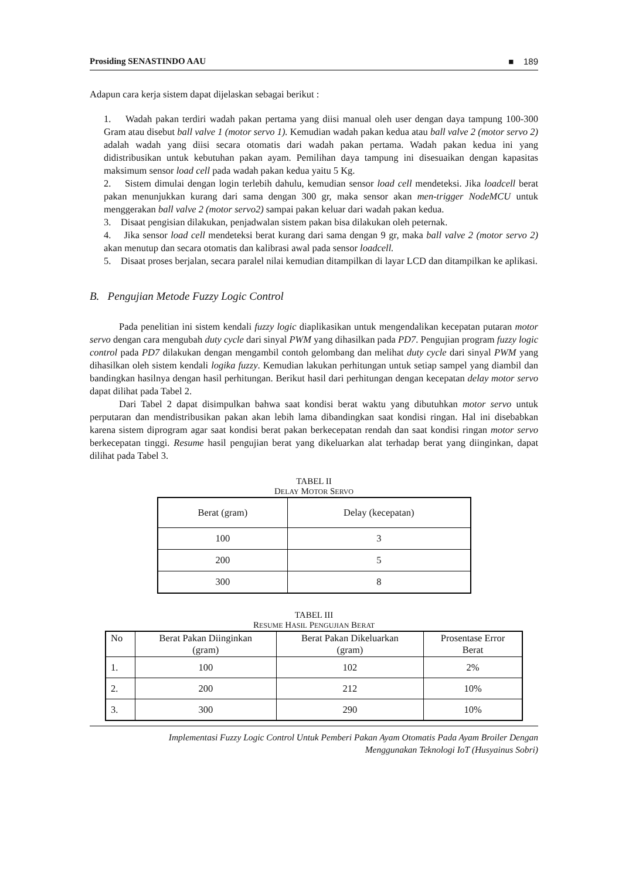Prosiding SENASTINDO AAU ■ 189
Adapun cara kerja sistem dapat dijelaskan sebagai berikut :
1. Wadah pakan terdiri wadah pakan pertama yang diisi manual oleh user dengan daya tampung 100-300 Gram atau disebut ball valve 1 (motor servo 1). Kemudian wadah pakan kedua atau ball valve 2 (motor servo 2) adalah wadah yang diisi secara otomatis dari wadah pakan pertama. Wadah pakan kedua ini yang didistribusikan untuk kebutuhan pakan ayam. Pemilihan daya tampung ini disesuaikan dengan kapasitas maksimum sensor load cell pada wadah pakan kedua yaitu 5 Kg.
2. Sistem dimulai dengan login terlebih dahulu, kemudian sensor load cell mendeteksi. Jika loadcell berat pakan menunjukkan kurang dari sama dengan 300 gr, maka sensor akan men-trigger NodeMCU untuk menggerakan ball valve 2 (motor servo2) sampai pakan keluar dari wadah pakan kedua.
3. Disaat pengisian dilakukan, penjadwalan sistem pakan bisa dilakukan oleh peternak.
4. Jika sensor load cell mendeteksi berat kurang dari sama dengan 9 gr, maka ball valve 2 (motor servo 2) akan menutup dan secara otomatis dan kalibrasi awal pada sensor loadcell.
5. Disaat proses berjalan, secara paralel nilai kemudian ditampilkan di layar LCD dan ditampilkan ke aplikasi.
B. Pengujian Metode Fuzzy Logic Control
Pada penelitian ini sistem kendali fuzzy logic diaplikasikan untuk mengendalikan kecepatan putaran motor servo dengan cara mengubah duty cycle dari sinyal PWM yang dihasilkan pada PD7. Pengujian program fuzzy logic control pada PD7 dilakukan dengan mengambil contoh gelombang dan melihat duty cycle dari sinyal PWM yang dihasilkan oleh sistem kendali logika fuzzy. Kemudian lakukan perhitungan untuk setiap sampel yang diambil dan bandingkan hasilnya dengan hasil perhitungan. Berikut hasil dari perhitungan dengan kecepatan delay motor servo dapat dilihat pada Tabel 2.
Dari Tabel 2 dapat disimpulkan bahwa saat kondisi berat waktu yang dibutuhkan motor servo untuk perputaran dan mendistribusikan pakan akan lebih lama dibandingkan saat kondisi ringan. Hal ini disebabkan karena sistem diprogram agar saat kondisi berat pakan berkecepatan rendah dan saat kondisi ringan motor servo berkecepatan tinggi. Resume hasil pengujian berat yang dikeluarkan alat terhadap berat yang diinginkan, dapat dilihat pada Tabel 3.
TABEL II
DELAY MOTOR SERVO
| Berat (gram) | Delay (kecepatan) |
| --- | --- |
| 100 | 3 |
| 200 | 5 |
| 300 | 8 |
TABEL III
RESUME HASIL PENGUJIAN BERAT
| No | Berat Pakan Diinginkan (gram) | Berat Pakan Dikeluarkan (gram) | Prosentase Error Berat |
| --- | --- | --- | --- |
| 1. | 100 | 102 | 2% |
| 2. | 200 | 212 | 10% |
| 3. | 300 | 290 | 10% |
Implementasi Fuzzy Logic Control Untuk Pemberi Pakan Ayam Otomatis Pada Ayam Broiler Dengan
Menggunakan Teknologi IoT (Husyainus Sobri)